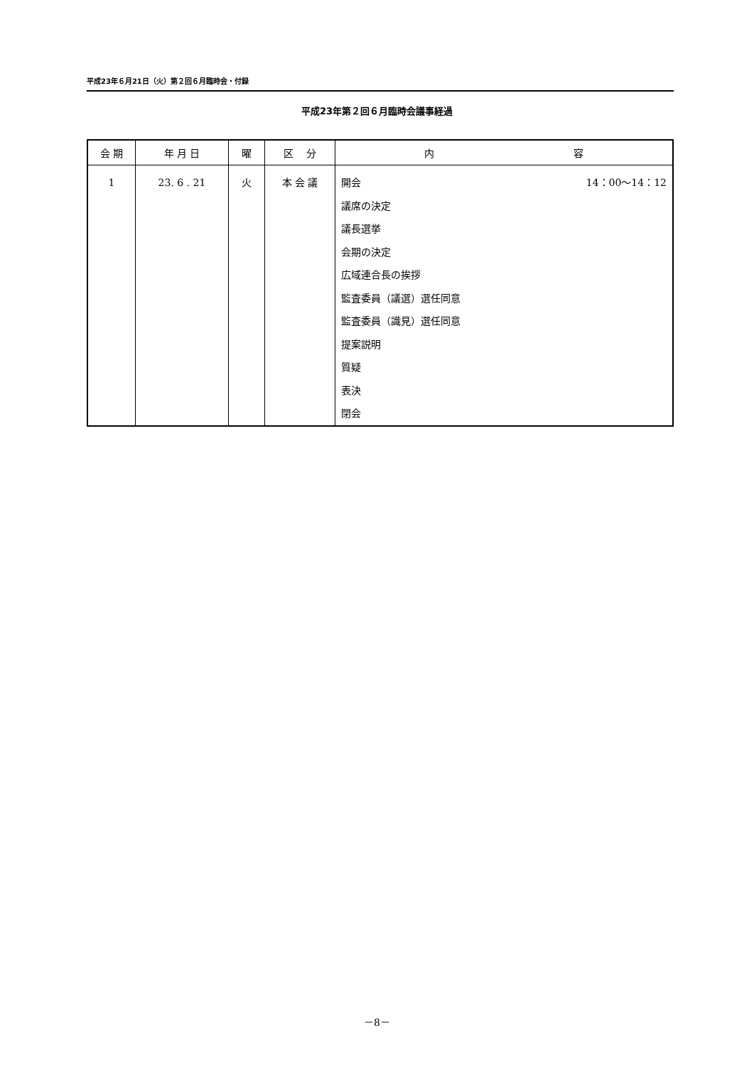平成23年６月21日（火）第２回６月臨時会・付録
平成23年第２回６月臨時会議事経過
| 会 期 | 年 月 日 | 曜 | 区 分 | 内 容 |
| --- | --- | --- | --- | --- |
| 1 | 23. 6 . 21 | 火 | 本 会 議 | 14：00～14：12 開会 議席の決定 議長選挙 会期の決定 広域連合長の挨拶 監査委員（議選）選任同意 監査委員（識見）選任同意 提案説明 質疑 表決 閉会 |
－8－